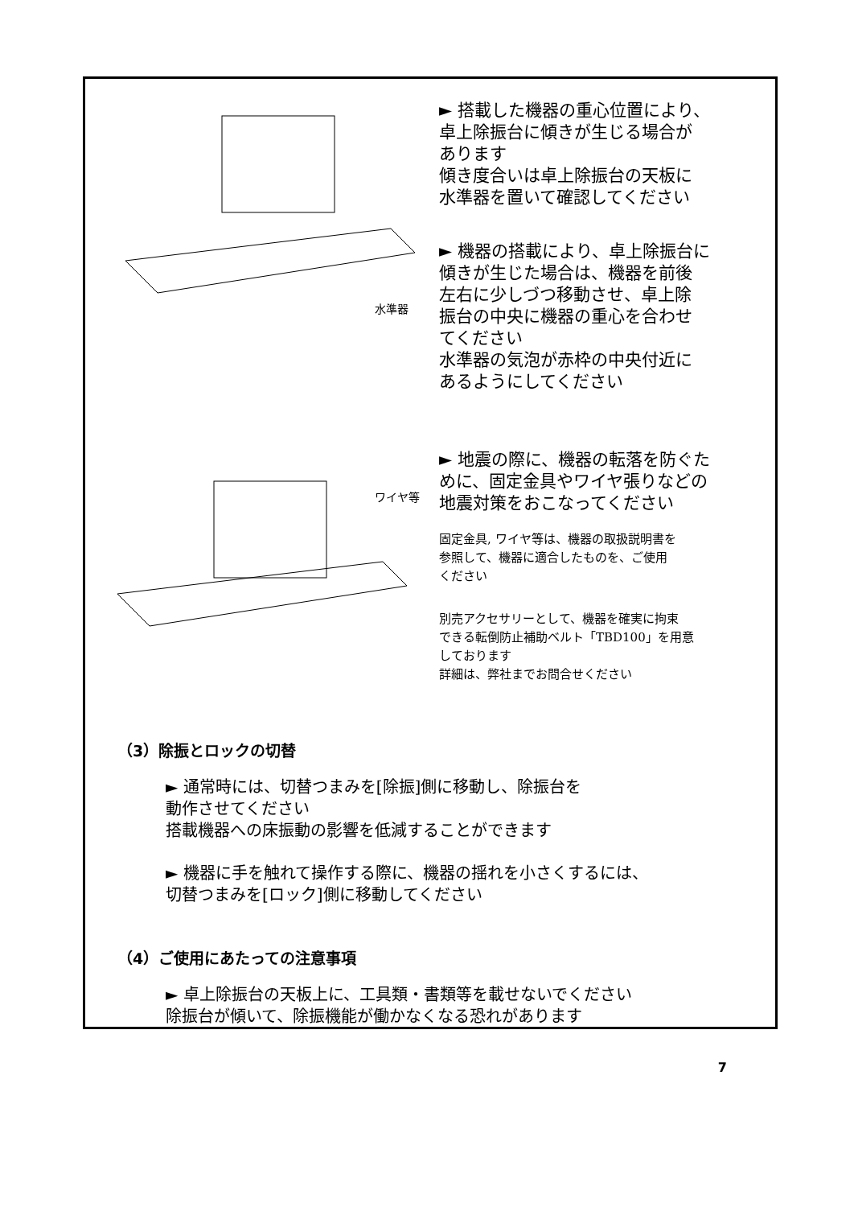水準器
► 搭載した機器の重心位置により、
卓上除振台に傾きが生じる場合が
あります
傾き度合いは卓上除振台の天板に
水準器を置いて確認してください
► 機器の搭載により、卓上除振台に
傾きが生じた場合は、機器を前後
左右に少しづつ移動させ、卓上除
振台の中央に機器の重心を合わせ
てください
水準器の気泡が赤枠の中央付近に
あるようにしてください
ワイヤ等
► 地震の際に、機器の転落を防ぐた
めに、固定金具やワイヤ張りなどの
地震対策をおこなってください
固定金具, ワイヤ等は、機器の取扱説明書を
参照して、機器に適合したものを、ご使用
ください
別売アクセサリーとして、機器を確実に拘束
できる転倒防止補助ベルト「TBD100」を用意
しております
詳細は、弊社までお問合せください
（3）除振とロックの切替
► 通常時には、切替つまみを[除振]側に移動し、除振台を
動作させてください
搭載機器への床振動の影響を低減することができます
► 機器に手を触れて操作する際に、機器の揺れを小さくするには、
切替つまみを[ロック]側に移動してください
（4）ご使用にあたっての注意事項
► 卓上除振台の天板上に、工具類・書類等を載せないでください
除振台が傾いて、除振機能が働かなくなる恐れがあります
7